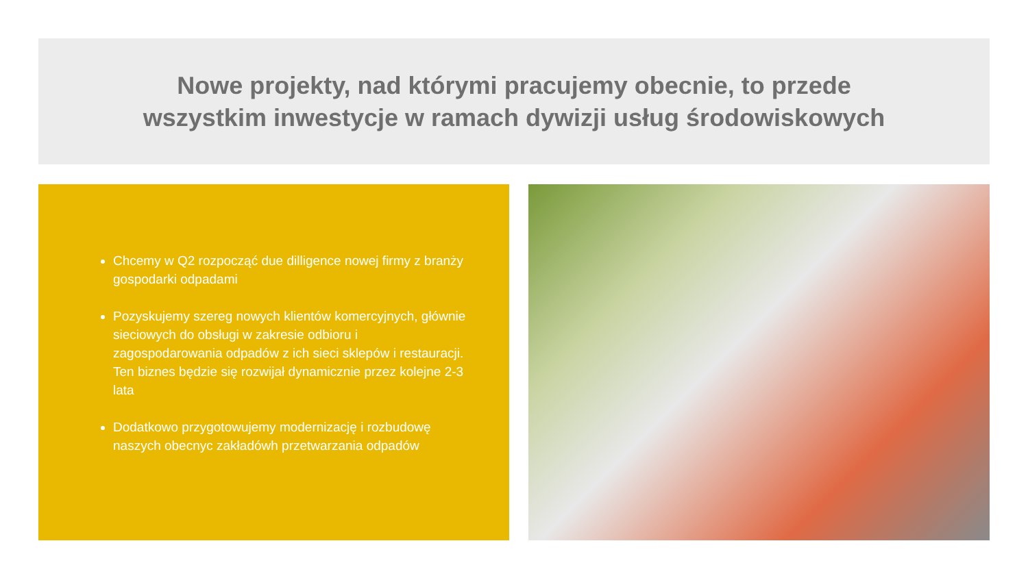Nowe projekty, nad którymi pracujemy obecnie, to przede
wszystkim inwestycje w ramach dywizji usług środowiskowych
Chcemy w Q2 rozpocząć due dilligence nowej firmy z branży gospodarki odpadami
Pozyskujemy szereg nowych klientów komercyjnych, głównie sieciowych do obsługi w zakresie odbioru i zagospodarowania odpadów z ich sieci sklepów i restauracji. Ten biznes będzie się rozwijał dynamicznie przez kolejne 2-3 lata
Dodatkowo przygotowujemy modernizację i rozbudowę naszych obecnyc zakładówh przetwarzania odpadów